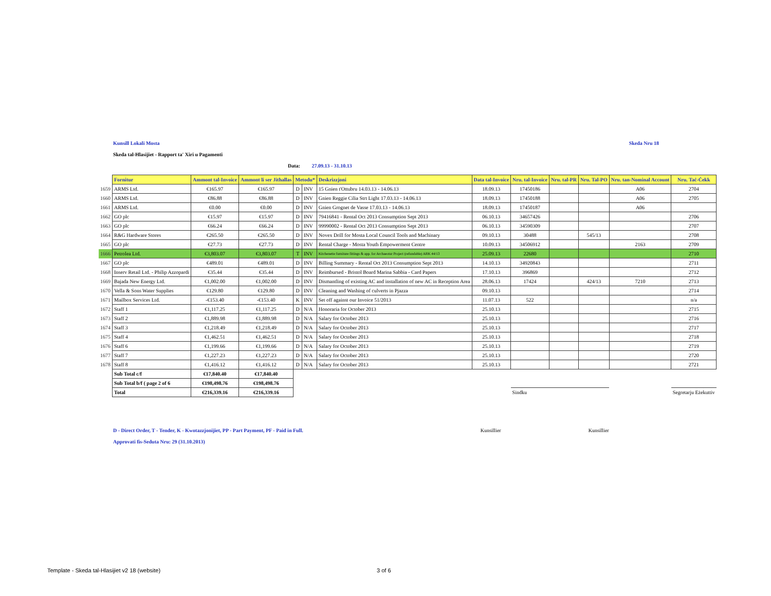Kunsill Lokali Mosta Skeda Nru 18
Skeda tal-Hlasijiet - Rapport ta' Xiri u Pagamenti
Data: 27.09.13 - 31.10.13
| | Fornitur | Ammont tal-Invoice | Ammont li ser Jithallas | Metodu* | | Deskrizzjoni | Data tal-Invoice | Nru. tal-Invoice | Nru. tal-PR | Nru. Tal-PO | Nru. tan-Nominal Account | Nru. Taċ-Ċekk |
| 1659 | ARMS Ltd. | €165.97 | €165.97 | D | INV | 15 Gnien t'Ottubru 14.03.13 - 14.06.13 | 18.09.13 | 17450186 | | | A06 | 2704 |
| 1660 | ARMS Ltd. | €86.88 | €86.88 | D | INV | Gnien Reggie Cilia Strt Light 17.03.13 - 14.06.13 | 18.09.13 | 17450188 | | | A06 | 2705 |
| 1661 | ARMS Ltd. | €0.00 | €0.00 | D | INV | Gnien Grognet de Vasse 17.03.13 - 14.06.13 | 18.09.13 | 17450187 | | | A06 | |
| 1662 | GO plc | €15.97 | €15.97 | D | INV | 79416841 - Rental Oct 2013 Consumption Sept 2013 | 06.10.13 | 34657426 | | | | 2706 |
| 1663 | GO plc | €66.24 | €66.24 | D | INV | 99990002 - Rental Oct 2013 Consumption Sept 2013 | 06.10.13 | 34590309 | | | | 2707 |
| 1664 | R&G Hardware Stores | €265.50 | €265.50 | D | INV | Novex Drill for Mosta Local Council Tools and Machinary | 09.10.13 | 30488 | | 545/13 | | 2708 |
| 1665 | GO plc | €27.73 | €27.73 | D | INV | Rental Charge - Mosta Youth Empowerment Centre | 10.09.13 | 34506912 | | | 2163 | 2709 |
| 1666 | Petrolea Ltd. | €3,803.07 | €3,803.07 | T | INV | Kitchenette furniture fittings & app. for Archaeotur Project (refundable) ARK 44/13 | 25.09.13 | 22680 | | | | 2710 |
| 1667 | GO plc | €489.01 | €489.01 | D | INV | Billing Summary - Rental Oct 2013 Consumption Sept 2013 | 14.10.13 | 34920843 | | | | 2711 |
| 1668 | Inserv Retail Ltd. - Philip Azzopardi | €35.44 | €35.44 | D | INV | Reimbursed - Bristol Board Marina Sabbia - Card Papers | 17.10.13 | 396869 | | | | 2712 |
| 1669 | Bajada New Energy Ltd. | €1,002.00 | €1,002.00 | D | INV | Dismantling of existing AC and installation of new AC in Reception Area | 28.06.13 | 17424 | | 424/13 | 7210 | 2713 |
| 1670 | Vella & Sons Water Supplies | €129.80 | €129.80 | D | INV | Cleaning and Washing of culverts in Pjazza | 09.10.13 | | | | | 2714 |
| 1671 | Mailbox Services Ltd. | -€153.40 | -€153.40 | K | INV | Set off against our Invoice 51/2013 | 11.07.13 | 522 | | | | n/a |
| 1672 | Staff 1 | €1,117.25 | €1,117.25 | D | N/A | Honoraria for October 2013 | 25.10.13 | | | | | 2715 |
| 1673 | Staff 2 | €1,889.98 | €1,889.98 | D | N/A | Salary for October 2013 | 25.10.13 | | | | | 2716 |
| 1674 | Staff 3 | €1,218.49 | €1,218.49 | D | N/A | Salary for October 2013 | 25.10.13 | | | | | 2717 |
| 1675 | Staff 4 | €1,462.51 | €1,462.51 | D | N/A | Salary for October 2013 | 25.10.13 | | | | | 2718 |
| 1676 | Staff 6 | €1,199.66 | €1,199.66 | D | N/A | Salary for October 2013 | 25.10.13 | | | | | 2719 |
| 1677 | Staff 7 | €1,227.23 | €1,227.23 | D | N/A | Salary for October 2013 | 25.10.13 | | | | | 2720 |
| 1678 | Staff 8 | €1,416.12 | €1,416.12 | D | N/A | Salary for October 2013 | 25.10.13 | | | | | 2721 |
| | Sub Total c/f | €17,840.40 | €17,840.40 | | | | | | | | | |
| | Sub Total b/f ( page 2 of 6 | €198,498.76 | €198,498.76 | | | | | | | | | |
| | Total | €216,339.16 | €216,339.16 | | | | | Sindku | | | | Segretarju Eżekuttiv |
D - Direct Order, T - Tender, K - Kwotazzjonijiet, PP - Part Payment, PF - Paid in Full. Kunsillier Kunsillier
Approvati fis-Seduta Nru: 29 (31.10.2013)
Template - Skeda tal-Hlasijiet v2 18 (website)
3 of 6